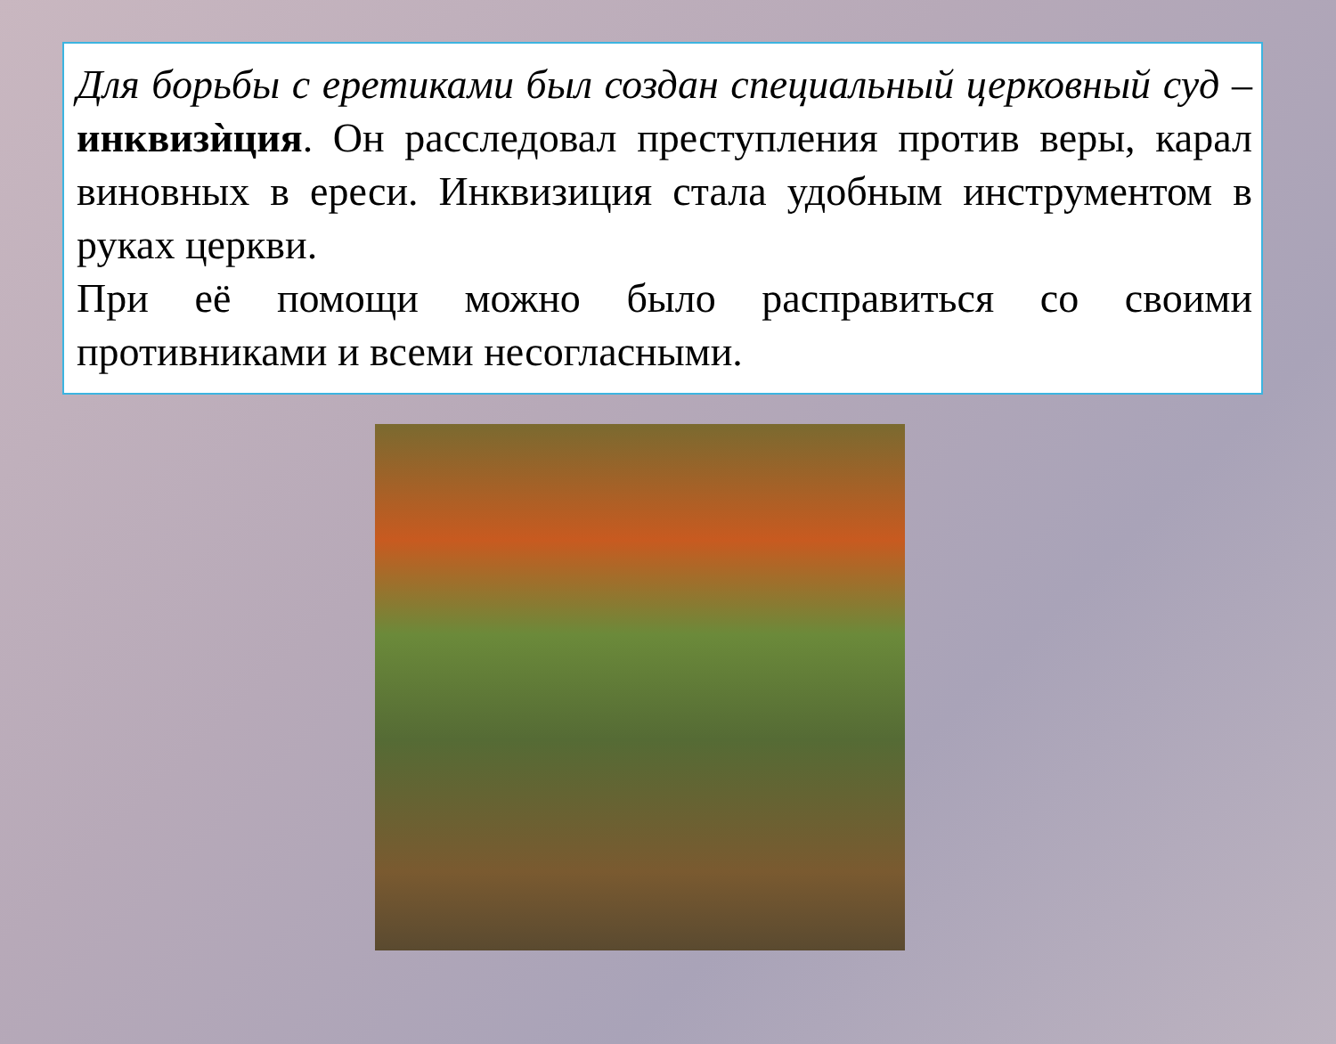Для борьбы с еретиками был создан специальный церковный суд – инквизѝция. Он расследовал преступления против веры, карал виновных в ереси. Инквизиция стала удобным инструментом в руках церкви.
При её помощи можно было расправиться со своими противниками и всеми несогласными.